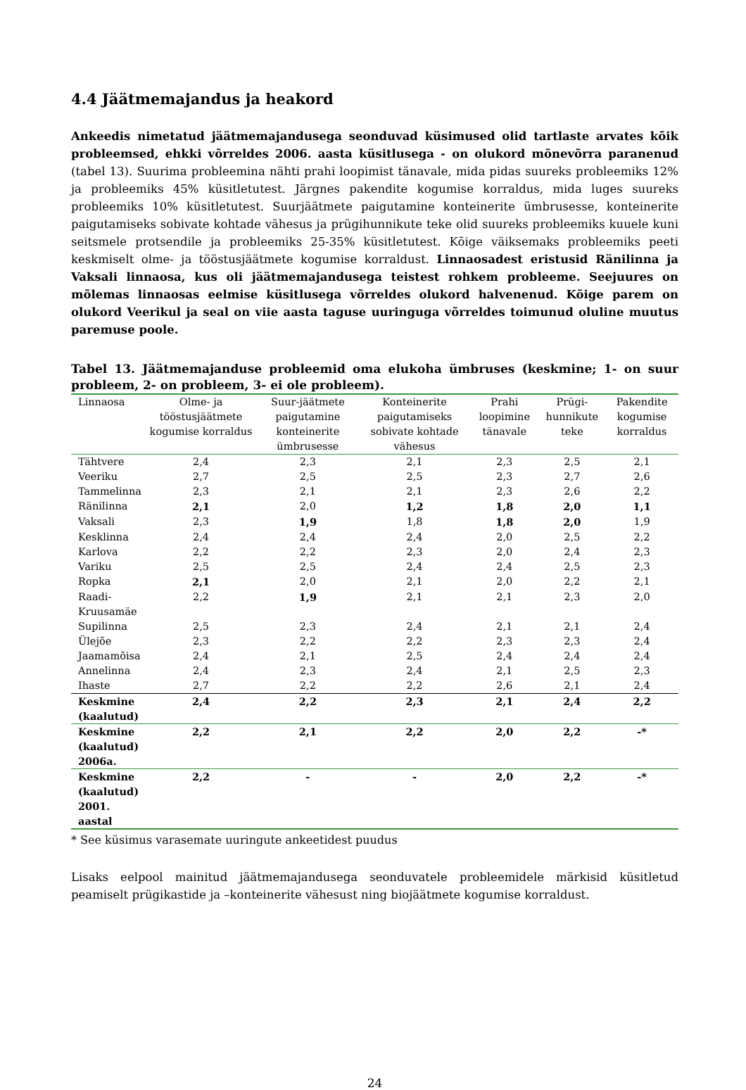4.4 Jäätmemajandus ja heakord
Ankeedis nimetatud jäätmemajandusega seonduvad küsimused olid tartlaste arvates kõik probleemsed, ehkki võrreldes 2006. aasta küsitlusega - on olukord mõnevõrra paranenud (tabel 13). Suurima probleemina nähti prahi loopimist tänavale, mida pidas suureks probleemiks 12% ja probleemiks 45% küsitletutest. Järgnes pakendite kogumise korraldus, mida luges suureks probleemiks 10% küsitletutest. Suurjäätmete paigutamine konteinerite ümbrusesse, konteinerite paigutamiseks sobivate kohtade vähesus ja prügihunnikute teke olid suureks probleemiks kuuele kuni seitsmele protsendile ja probleemiks 25-35% küsitletutest. Kõige väiksemaks probleemiks peeti keskmiselt olme- ja tööstusjäätmete kogumise korraldust. Linnaosadest eristusid Ränilinna ja Vaksali linnaosa, kus oli jäätmemajandusega teistest rohkem probleeme. Seejuures on mõlemas linnaosas eelmise küsitlusega võrreldes olukord halvenenud. Kõige parem on olukord Veerikul ja seal on viie aasta taguse uuringuga võrreldes toimunud oluline muutus paremuse poole.
Tabel 13. Jäätmemajanduse probleemid oma elukoha ümbruses (keskmine; 1- on suur probleem, 2- on probleem, 3- ei ole probleem).
| Linnaosa | Olme- ja tööstusjäätmete kogumise korraldus | Suur-jäätmete paigutamine konteinerite ümbrusesse | Konteinerite paigutamiseks sobivate kohtade vähesus | Prahi loopimine tänavale | Prügi-hunnikute teke | Pakendite kogumise korraldus |
| --- | --- | --- | --- | --- | --- | --- |
| Tähtvere | 2,4 | 2,3 | 2,1 | 2,3 | 2,5 | 2,1 |
| Veeriku | 2,7 | 2,5 | 2,5 | 2,3 | 2,7 | 2,6 |
| Tammelinna | 2,3 | 2,1 | 2,1 | 2,3 | 2,6 | 2,2 |
| Ränilinna | 2,1 | 2,0 | 1,2 | 1,8 | 2,0 | 1,1 |
| Vaksali | 2,3 | 1,9 | 1,8 | 1,8 | 2,0 | 1,9 |
| Kesklinna | 2,4 | 2,4 | 2,4 | 2,0 | 2,5 | 2,2 |
| Karlova | 2,2 | 2,2 | 2,3 | 2,0 | 2,4 | 2,3 |
| Variku | 2,5 | 2,5 | 2,4 | 2,4 | 2,5 | 2,3 |
| Ropka | 2,1 | 2,0 | 2,1 | 2,0 | 2,2 | 2,1 |
| Raadi- Kruusamäe | 2,2 | 1,9 | 2,1 | 2,1 | 2,3 | 2,0 |
| Supilinna | 2,5 | 2,3 | 2,4 | 2,1 | 2,1 | 2,4 |
| Ülejõe | 2,3 | 2,2 | 2,2 | 2,3 | 2,3 | 2,4 |
| Jaamamõisa | 2,4 | 2,1 | 2,5 | 2,4 | 2,4 | 2,4 |
| Annelinna | 2,4 | 2,3 | 2,4 | 2,1 | 2,5 | 2,3 |
| Ihaste | 2,7 | 2,2 | 2,2 | 2,6 | 2,1 | 2,4 |
| Keskmine (kaalutud) | 2,4 | 2,2 | 2,3 | 2,1 | 2,4 | 2,2 |
| Keskmine (kaalutud) 2006a. | 2,2 | 2,1 | 2,2 | 2,0 | 2,2 | -* |
| Keskmine (kaalutud) 2001. aastal | 2,2 | - | - | 2,0 | 2,2 | -* |
* See küsimus varasemate uuringute ankeetidest puudus
Lisaks eelpool mainitud jäätmemajandusega seonduvatele probleemidele märkisid küsitletud peamiselt prügikastide ja –konteinerite vähesust ning biojäätmete kogumise korraldust.
24